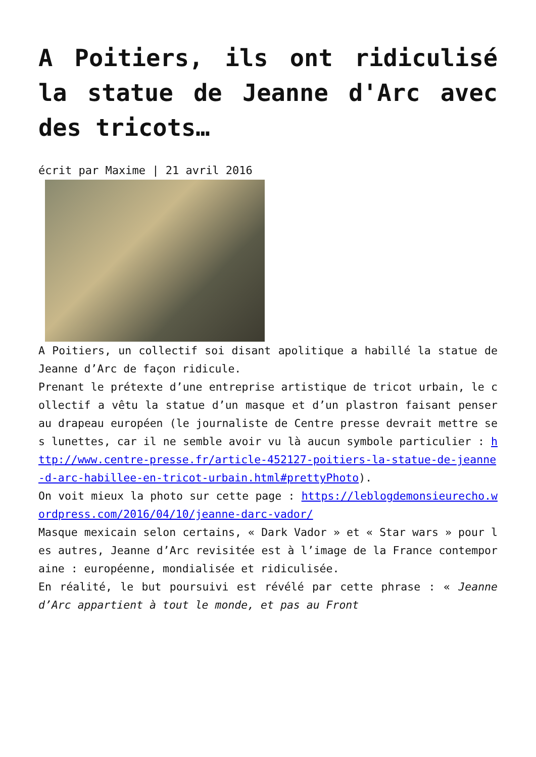A Poitiers, ils ont ridiculisé la statue de Jeanne d'Arc avec des tricots…
écrit par Maxime | 21 avril 2016
A Poitiers, un collectif soi disant apolitique a habillé la statue de Jeanne d’Arc de façon ridicule.
Prenant le prétexte d’une entreprise artistique de tricot urbain, le collectif a vêtu la statue d’un masque et d’un plastron faisant penser au drapeau européen (le journaliste de Centre presse devrait mettre ses lunettes, car il ne semble avoir vu là aucun symbole particulier : http://www.centre-presse.fr/article-452127-poitiers-la-statue-de-jeanne-d-arc-habillee-en-tricot-urbain.html#prettyPhoto).
On voit mieux la photo sur cette page : https://leblogdemonsieurecho.wordpress.com/2016/04/10/jeanne-darc-vador/
Masque mexicain selon certains, « Dark Vador » et « Star wars » pour les autres, Jeanne d’Arc revisitée est à l’image de la France contemporaine : européenne, mondialisée et ridiculisée.
En réalité, le but poursuivi est révélé par cette phrase : « Jeanne d’Arc appartient à tout le monde, et pas au Front